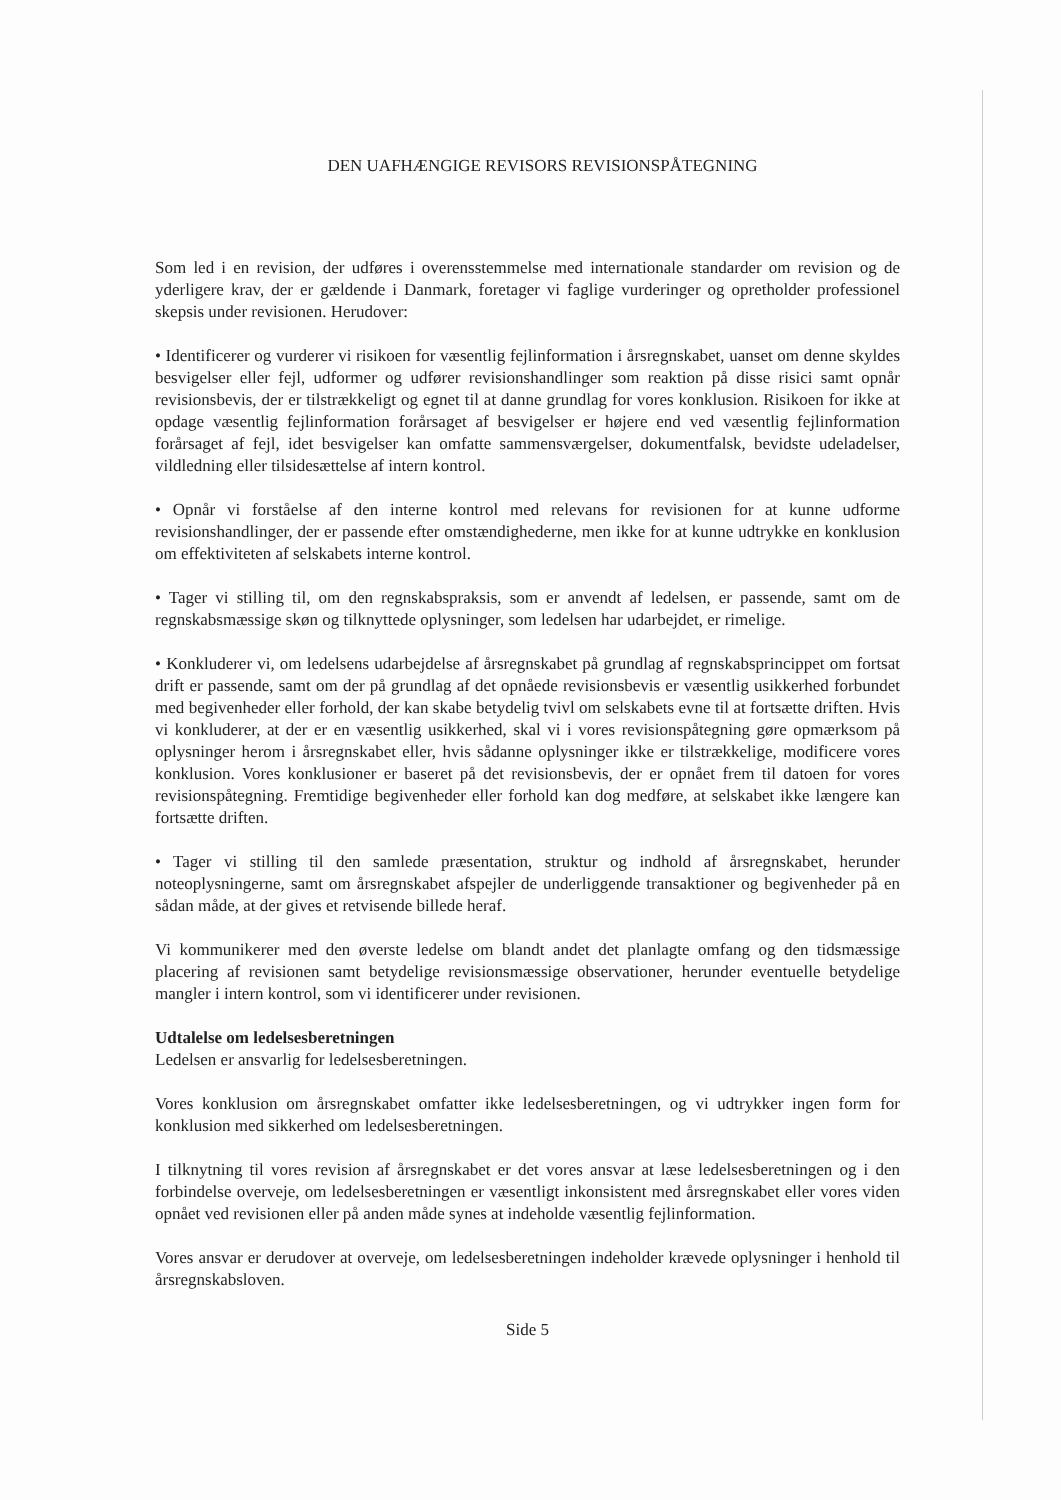DEN UAFHÆNGIGE REVISORS REVISIONSPÅTEGNING
Som led i en revision, der udføres i overensstemmelse med internationale standarder om revision og de yderligere krav, der er gældende i Danmark, foretager vi faglige vurderinger og opretholder professionel skepsis under revisionen. Herudover:
• Identificerer og vurderer vi risikoen for væsentlig fejlinformation i årsregnskabet, uanset om denne skyldes besvigelser eller fejl, udformer og udfører revisionshandlinger som reaktion på disse risici samt opnår revisionsbevis, der er tilstrækkeligt og egnet til at danne grundlag for vores konklusion. Risikoen for ikke at opdage væsentlig fejlinformation forårsaget af besvigelser er højere end ved væsentlig fejlinformation forårsaget af fejl, idet besvigelser kan omfatte sammensværgelser, dokumentfalsk, bevidste udeladelser, vildledning eller tilsidesættelse af intern kontrol.
• Opnår vi forståelse af den interne kontrol med relevans for revisionen for at kunne udforme revisionshandlinger, der er passende efter omstændighederne, men ikke for at kunne udtrykke en konklusion om effektiviteten af selskabets interne kontrol.
• Tager vi stilling til, om den regnskabspraksis, som er anvendt af ledelsen, er passende, samt om de regnskabsmæssige skøn og tilknyttede oplysninger, som ledelsen har udarbejdet, er rimelige.
• Konkluderer vi, om ledelsens udarbejdelse af årsregnskabet på grundlag af regnskabsprincippet om fortsat drift er passende, samt om der på grundlag af det opnåede revisionsbevis er væsentlig usikkerhed forbundet med begivenheder eller forhold, der kan skabe betydelig tvivl om selskabets evne til at fortsætte driften. Hvis vi konkluderer, at der er en væsentlig usikkerhed, skal vi i vores revisionspåtegning gøre opmærksom på oplysninger herom i årsregnskabet eller, hvis sådanne oplysninger ikke er tilstrækkelige, modificere vores konklusion. Vores konklusioner er baseret på det revisionsbevis, der er opnået frem til datoen for vores revisionspåtegning. Fremtidige begivenheder eller forhold kan dog medføre, at selskabet ikke længere kan fortsætte driften.
• Tager vi stilling til den samlede præsentation, struktur og indhold af årsregnskabet, herunder noteoplysningerne, samt om årsregnskabet afspejler de underliggende transaktioner og begivenheder på en sådan måde, at der gives et retvisende billede heraf.
Vi kommunikerer med den øverste ledelse om blandt andet det planlagte omfang og den tidsmæssige placering af revisionen samt betydelige revisionsmæssige observationer, herunder eventuelle betydelige mangler i intern kontrol, som vi identificerer under revisionen.
Udtalelse om ledelsesberetningen
Ledelsen er ansvarlig for ledelsesberetningen.
Vores konklusion om årsregnskabet omfatter ikke ledelsesberetningen, og vi udtrykker ingen form for konklusion med sikkerhed om ledelsesberetningen.
I tilknytning til vores revision af årsregnskabet er det vores ansvar at læse ledelsesberetningen og i den forbindelse overveje, om ledelsesberetningen er væsentligt inkonsistent med årsregnskabet eller vores viden opnået ved revisionen eller på anden måde synes at indeholde væsentlig fejlinformation.
Vores ansvar er derudover at overveje, om ledelsesberetningen indeholder krævede oplysninger i henhold til årsregnskabsloven.
Side 5